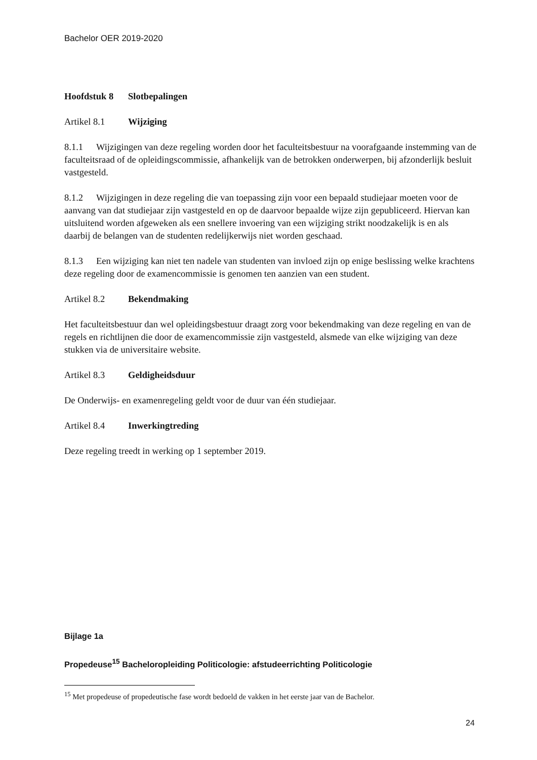Bachelor OER 2019-2020
Hoofdstuk 8 Slotbepalingen
Artikel 8.1 Wijziging
8.1.1 Wijzigingen van deze regeling worden door het faculteitsbestuur na voorafgaande instemming van de faculteitsraad of de opleidingscommissie, afhankelijk van de betrokken onderwerpen, bij afzonderlijk besluit vastgesteld.
8.1.2 Wijzigingen in deze regeling die van toepassing zijn voor een bepaald studiejaar moeten voor de aanvang van dat studiejaar zijn vastgesteld en op de daarvoor bepaalde wijze zijn gepubliceerd. Hiervan kan uitsluitend worden afgeweken als een snellere invoering van een wijziging strikt noodzakelijk is en als daarbij de belangen van de studenten redelijkerwijs niet worden geschaad.
8.1.3 Een wijziging kan niet ten nadele van studenten van invloed zijn op enige beslissing welke krachtens deze regeling door de examencommissie is genomen ten aanzien van een student.
Artikel 8.2 Bekendmaking
Het faculteitsbestuur dan wel opleidingsbestuur draagt zorg voor bekendmaking van deze regeling en van de regels en richtlijnen die door de examencommissie zijn vastgesteld, alsmede van elke wijziging van deze stukken via de universitaire website.
Artikel 8.3 Geldigheidsduur
De Onderwijs- en examenregeling geldt voor de duur van één studiejaar.
Artikel 8.4 Inwerkingtreding
Deze regeling treedt in werking op 1 september 2019.
Bijlage 1a
Propedeuse<sup>15</sup> Bacheloropleiding Politicologie: afstudeerrichting Politicologie
<sup>15</sup> Met propedeuse of propedeutische fase wordt bedoeld de vakken in het eerste jaar van de Bachelor.
24